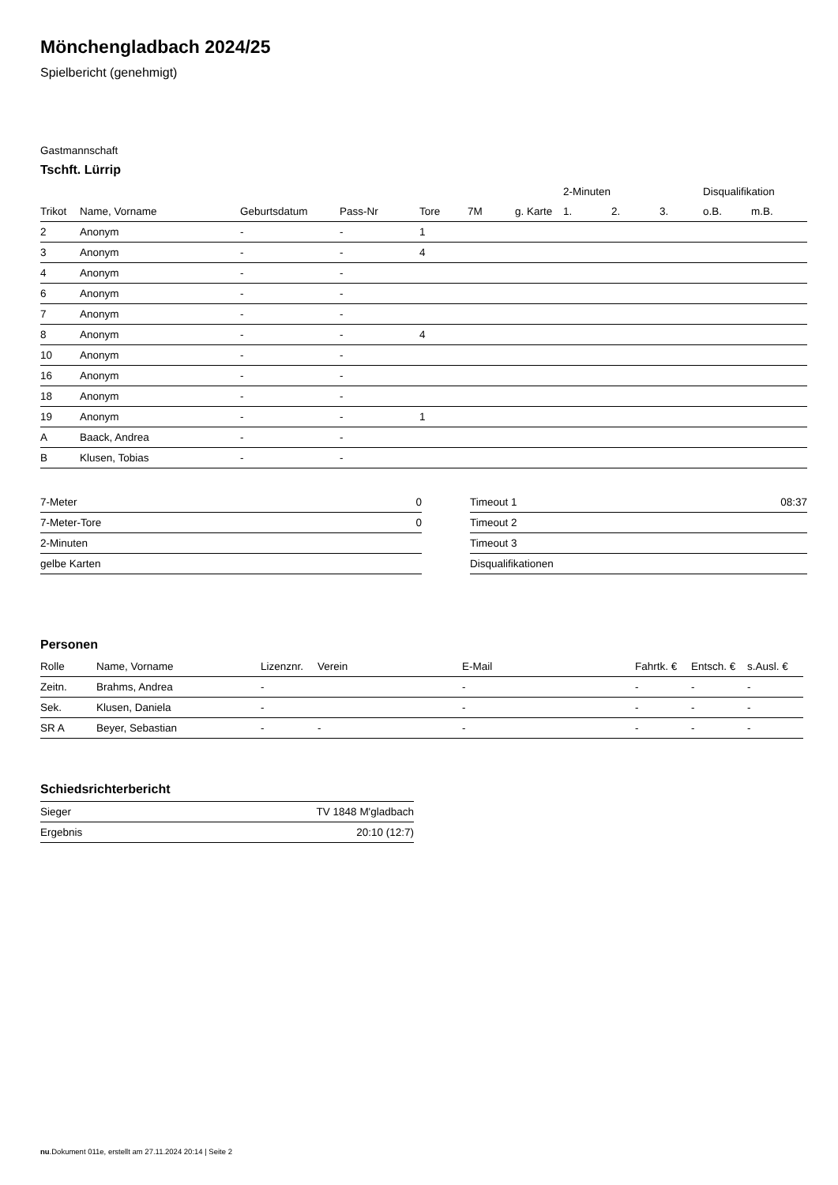Mönchengladbach 2024/25
Spielbericht (genehmigt)
Gastmannschaft
Tschft. Lürrip
| | | | | | | | 2-Minuten | | | Disqualifikation | |
| --- | --- | --- | --- | --- | --- | --- | --- | --- | --- | --- | --- |
| Trikot | Name, Vorname | Geburtsdatum | Pass-Nr | Tore | 7M | g. Karte | 1. | 2. | 3. | o.B. | m.B. |
| 2 | Anonym | - | - | 1 | | | | | | | |
| 3 | Anonym | - | - | 4 | | | | | | | |
| 4 | Anonym | - | - | | | | | | | | |
| 6 | Anonym | - | - | | | | | | | | |
| 7 | Anonym | - | - | | | | | | | | |
| 8 | Anonym | - | - | 4 | | | | | | | |
| 10 | Anonym | - | - | | | | | | | | |
| 16 | Anonym | - | - | | | | | | | | |
| 18 | Anonym | - | - | | | | | | | | |
| 19 | Anonym | - | - | 1 | | | | | | | |
| A | Baack, Andrea | - | - | | | | | | | | |
| B | Klusen, Tobias | - | - | | | | | | | | |
| 7-Meter | 0 |
| 7-Meter-Tore | 0 |
| 2-Minuten | |
| gelbe Karten | |
| Timeout 1 | 08:37 |
| Timeout 2 | |
| Timeout 3 | |
| Disqualifikationen | |
Personen
| Rolle | Name, Vorname | Lizenznr. | Verein | E-Mail | Fahrtk. € | Entsch. € | s.Ausl. € |
| --- | --- | --- | --- | --- | --- | --- | --- |
| Zeitn. | Brahms, Andrea | - | | - | - | - | - |
| Sek. | Klusen, Daniela | - | | - | - | - | - |
| SR A | Beyer, Sebastian | - | - | - | - | - | - |
Schiedsrichterbericht
| Sieger | TV 1848 M'gladbach |
| Ergebnis | 20:10 (12:7) |
nu.Dokument 011e, erstellt am 27.11.2024 20:14 | Seite 2